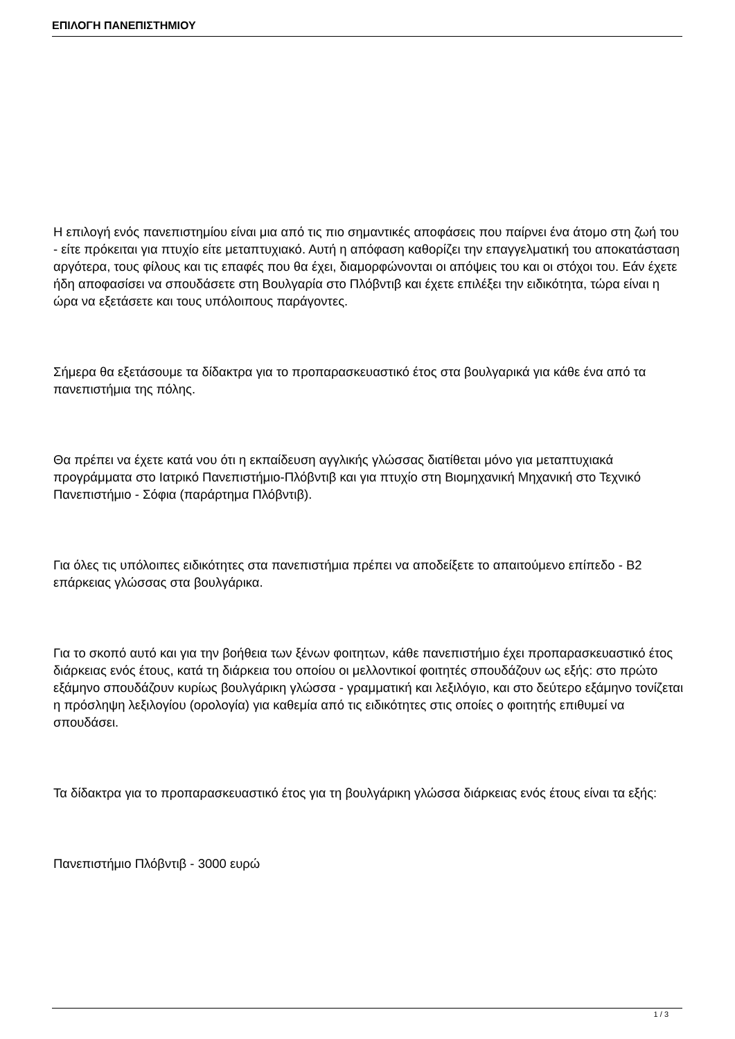ΕΠΙΛΟΓΗ ΠΑΝΕΠΙΣΤΗΜΙΟΥ
Η επιλογή ενός πανεπιστημίου είναι μια από τις πιο σημαντικές αποφάσεις που παίρνει ένα άτομο στη ζωή του - είτε πρόκειται για πτυχίο είτε μεταπτυχιακό. Αυτή η απόφαση καθορίζει την επαγγελματική του αποκατάσταση αργότερα, τους φίλους και τις επαφές που θα έχει, διαμορφώνονται οι απόψεις του και οι στόχοι του. Εάν έχετε ήδη αποφασίσει να σπουδάσετε στη Βουλγαρία στο Πλόβντιβ και έχετε επιλέξει την ειδικότητα, τώρα είναι η ώρα να εξετάσετε και τους υπόλοιπους παράγοντες.
Σήμερα θα εξετάσουμε τα δίδακτρα για το προπαρασκευαστικό έτος στα βουλγαρικά για κάθε ένα από τα πανεπιστήμια της πόλης.
Θα πρέπει να έχετε κατά νου ότι η εκπαίδευση αγγλικής γλώσσας διατίθεται μόνο για μεταπτυχιακά προγράμματα στο Ιατρικό Πανεπιστήμιο-Πλόβντιβ και για πτυχίο στη Βιομηχανική Μηχανική στο Τεχνικό Πανεπιστήμιο - Σόφια (παράρτημα Πλόβντιβ).
Για όλες τις υπόλοιπες ειδικότητες στα πανεπιστήμια πρέπει να αποδείξετε το απαιτούμενο επίπεδο - B2 επάρκειας γλώσσας στα βουλγάρικα.
Για το σκοπό αυτό και για την βοήθεια των ξένων φοιτητων, κάθε πανεπιστήμιο έχει προπαρασκευαστικό έτος διάρκειας ενός έτους, κατά τη διάρκεια του οποίου οι μελλοντικοί φοιτητές σπουδάζουν ως εξής: στο πρώτο εξάμηνο σπουδάζουν κυρίως βουλγάρικη γλώσσα - γραμματική και λεξιλόγιο, και στο δεύτερο εξάμηνο τονίζεται η πρόσληψη λεξιλογίου (ορολογία) για καθεμία από τις ειδικότητες στις οποίες ο φοιτητής επιθυμεί να σπουδάσει.
Τα δίδακτρα για το προπαρασκευαστικό έτος για τη βουλγάρικη γλώσσα διάρκειας ενός έτους είναι τα εξής:
Πανεπιστήμιο Πλόβντιβ - 3000 ευρώ
1 / 3